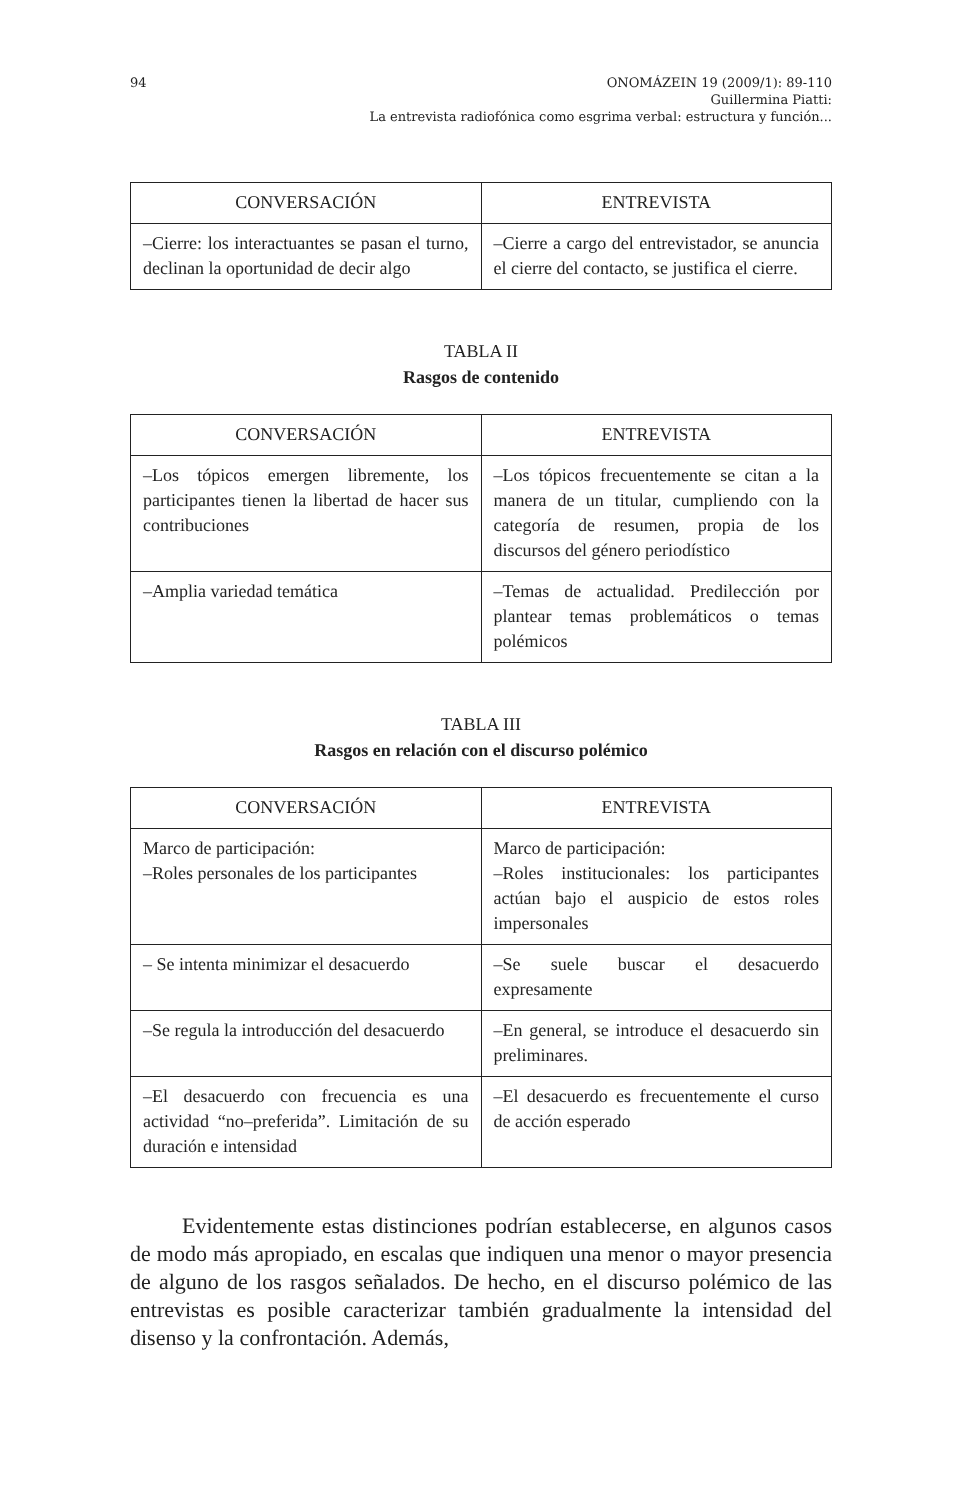94
ONOMÁZEIN 19 (2009/1): 89-110
Guillermina Piatti:
La entrevista radiofónica como esgrima verbal: estructura y función...
| CONVERSACIÓN | ENTREVISTA |
| --- | --- |
| –Cierre: los interactuantes se pasan el turno, declinan la oportunidad de decir algo | –Cierre a cargo del entrevistador, se anuncia el cierre del contacto, se justifica el cierre. |
TABLA II
Rasgos de contenido
| CONVERSACIÓN | ENTREVISTA |
| --- | --- |
| –Los tópicos emergen libremente, los participantes tienen la libertad de hacer sus contribuciones | –Los tópicos frecuentemente se citan a la manera de un titular, cumpliendo con la categoría de resumen, propia de los discursos del género periodístico |
| –Amplia variedad temática | –Temas de actualidad. Predilección por plantear temas problemáticos o temas polémicos |
TABLA III
Rasgos en relación con el discurso polémico
| CONVERSACIÓN | ENTREVISTA |
| --- | --- |
| Marco de participación: –Roles personales de los participantes | Marco de participación: –Roles institucionales: los participantes actúan bajo el auspicio de estos roles impersonales |
| – Se intenta minimizar el desacuerdo | –Se suele buscar el desacuerdo expresamente |
| –Se regula la introducción del desacuerdo | –En general, se introduce el desacuerdo sin preliminares. |
| –El desacuerdo con frecuencia es una actividad “no–preferida”. Limitación de su duración e intensidad | –El desacuerdo es frecuentemente el curso de acción esperado |
Evidentemente estas distinciones podrían establecerse, en algunos casos de modo más apropiado, en escalas que indiquen una menor o mayor presencia de alguno de los rasgos señalados. De hecho, en el discurso polémico de las entrevistas es posible caracterizar también gradualmente la intensidad del disenso y la confrontación. Además,